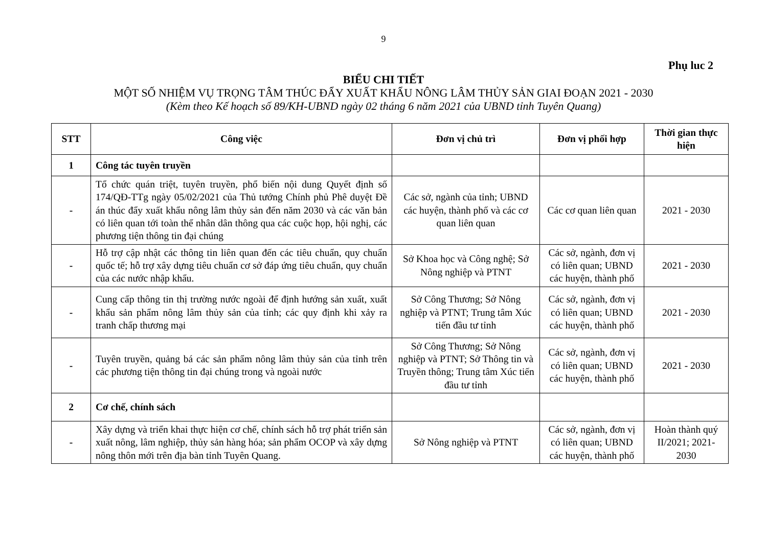9
Phụ luc 2
BIỂU CHI TIẾT
MỘT SỐ NHIỆM VỤ TRỌNG TÂM THÚC ĐẨY XUẤT KHẨU NÔNG LÂM THỦY SẢN GIAI ĐOẠN 2021 - 2030
(Kèm theo Kế hoạch số 89/KH-UBND ngày 02 tháng 6 năm 2021 của UBND tỉnh Tuyên Quang)
| STT | Công việc | Đơn vị chủ trì | Đơn vị phối hợp | Thời gian thực hiện |
| --- | --- | --- | --- | --- |
| 1 | Công tác tuyên truyền | | | |
| - | Tổ chức quán triệt, tuyên truyền, phổ biến nội dung Quyết định số 174/QĐ-TTg ngày 05/02/2021 của Thủ tướng Chính phủ Phê duyệt Đề án thúc đẩy xuất khẩu nông lâm thủy sản đến năm 2030 và các văn bản có liên quan tới toàn thể nhân dân thông qua các cuộc họp, hội nghị, các phương tiện thông tin đại chúng | Các sở, ngành của tỉnh; UBND các huyện, thành phố và các cơ quan liên quan | Các cơ quan liên quan | 2021 - 2030 |
| - | Hỗ trợ cập nhật các thông tin liên quan đến các tiêu chuẩn, quy chuẩn quốc tế; hỗ trợ xây dựng tiêu chuẩn cơ sở đáp ứng tiêu chuẩn, quy chuẩn của các nước nhập khẩu. | Sở Khoa học và Công nghệ; Sở Nông nghiệp và PTNT | Các sở, ngành, đơn vị có liên quan; UBND các huyện, thành phố | 2021 - 2030 |
| - | Cung cấp thông tin thị trường nước ngoài để định hướng sản xuất, xuất khẩu sản phẩm nông lâm thủy sản của tỉnh; các quy định khi xảy ra tranh chấp thương mại | Sở Công Thương; Sở Nông nghiệp và PTNT; Trung tâm Xúc tiến đầu tư tỉnh | Các sở, ngành, đơn vị có liên quan; UBND các huyện, thành phố | 2021 - 2030 |
| - | Tuyên truyền, quảng bá các sản phẩm nông lâm thủy sản của tỉnh trên các phương tiện thông tin đại chúng trong và ngoài nước | Sở Công Thương; Sở Nông nghiệp và PTNT; Sở Thông tin và Truyền thông; Trung tâm Xúc tiến đầu tư tỉnh | Các sở, ngành, đơn vị có liên quan; UBND các huyện, thành phố | 2021 - 2030 |
| 2 | Cơ chế, chính sách | | | |
| - | Xây dựng và triển khai thực hiện cơ chế, chính sách hỗ trợ phát triển sản xuất nông, lâm nghiệp, thủy sản hàng hóa; sản phẩm OCOP và xây dựng nông thôn mới trên địa bàn tỉnh Tuyên Quang. | Sở Nông nghiệp và PTNT | Các sở, ngành, đơn vị có liên quan; UBND các huyện, thành phố | Hoàn thành quý II/2021; 2021-2030 |